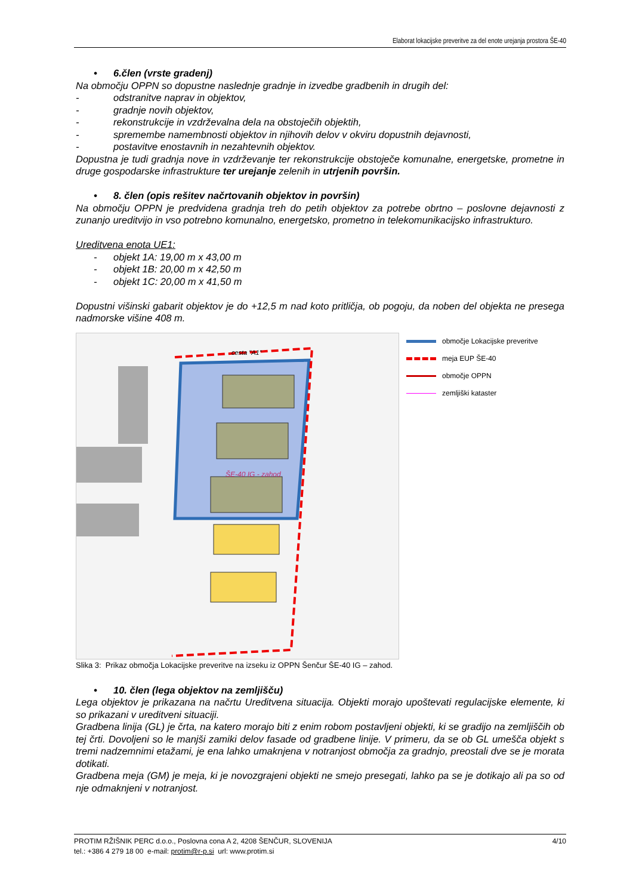Elaborat lokacijske preveritve za del enote urejanja prostora ŠE-40
• 6.člen (vrste gradenj)
Na območju OPPN so dopustne naslednje gradnje in izvedbe gradbenih in drugih del:
- odstranitve naprav in objektov,
- gradnje novih objektov,
- rekonstrukcije in vzdrževalna dela na obstoječih objektih,
- spremembe namembnosti objektov in njihovih delov v okviru dopustnih dejavnosti,
- postavitve enostavnih in nezahtevnih objektov.
Dopustna je tudi gradnja nove in vzdrževanje ter rekonstrukcije obstoječe komunalne, energetske, prometne in druge gospodarske infrastrukture ter urejanje zelenih in utrjenih površin.
• 8. člen (opis rešitev načrtovanih objektov in površin)
Na območju OPPN je predvidena gradnja treh do petih objektov za potrebe obrtno – poslovne dejavnosti z zunanjo ureditvijo in vso potrebno komunalno, energetsko, prometno in telekomunikacijsko infrastrukturo.
Ureditvena enota UE1:
- objekt 1A: 19,00 m x 43,00 m
- objekt 1B: 20,00 m x 42,50 m
- objekt 1C: 20,00 m x 41,50 m
Dopustni višinski gabarit objektov je do +12,5 m nad koto pritličja, ob pogoju, da noben del objekta ne presega nadmorske višine 408 m.
cesta "A1"
ŠE-40 IG - zahod
območje Lokacijske preveritve
meja EUP ŠE-40
območje OPPN
zemljiški kataster
Slika 3: Prikaz območja Lokacijske preveritve na izseku iz OPPN Šenčur ŠE-40 IG – zahod.
• 10. člen (lega objektov na zemljišču)
Lega objektov je prikazana na načrtu Ureditvena situacija. Objekti morajo upoštevati regulacijske elemente, ki so prikazani v ureditveni situaciji.
Gradbena linija (GL) je črta, na katero morajo biti z enim robom postavljeni objekti, ki se gradijo na zemljiščih ob tej črti. Dovoljeni so le manjši zamiki delov fasade od gradbene linije. V primeru, da se ob GL umešča objekt s tremi nadzemnimi etažami, je ena lahko umaknjena v notranjost območja za gradnjo, preostali dve se je morata dotikati.
Gradbena meja (GM) je meja, ki je novozgrajeni objekti ne smejo presegati, lahko pa se je dotikajo ali pa so od nje odmaknjeni v notranjost.
PROTIM RŽIŠNIK PERC d.o.o., Poslovna cona A 2, 4208 ŠENČUR, SLOVENIJA 4/10
tel.: +386 4 279 18 00 e-mail: protim@r-p.si url: www.protim.si